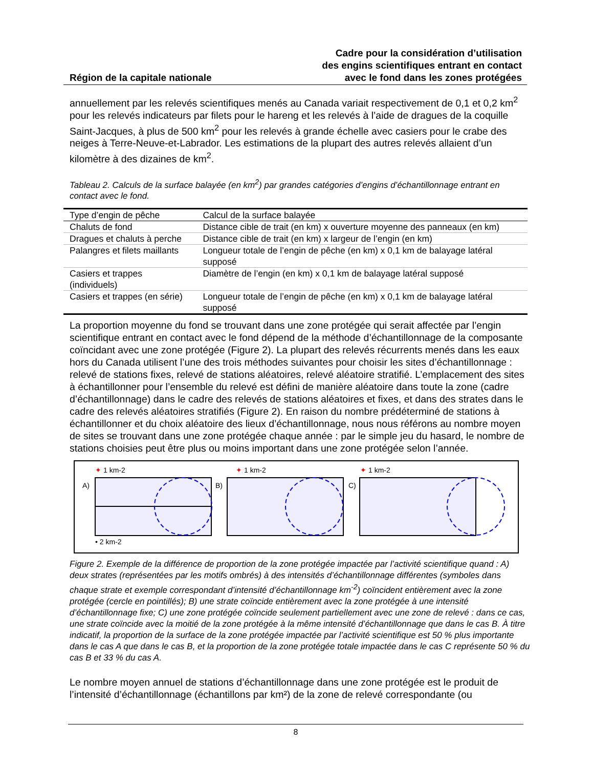Région de la capitale nationale
Cadre pour la considération d’utilisation
des engins scientifiques entrant en contact
avec le fond dans les zones protégées
annuellement par les relevés scientifiques menés au Canada variait respectivement de 0,1 et 0,2 km<sup>2</sup> pour les relevés indicateurs par filets pour le hareng et les relevés à l’aide de dragues de la coquille Saint-Jacques, à plus de 500 km<sup>2</sup> pour les relevés à grande échelle avec casiers pour le crabe des neiges à Terre-Neuve-et-Labrador. Les estimations de la plupart des autres relevés allaient d’un kilomètre à des dizaines de km<sup>2</sup>.
Tableau 2. Calculs de la surface balayée (en km<sup>2</sup>) par grandes catégories d’engins d’échantillonnage entrant en contact avec le fond.
| Type d’engin de pêche | Calcul de la surface balayée |
| --- | --- |
| Chaluts de fond | Distance cible de trait (en km) x ouverture moyenne des panneaux (en km) |
| Dragues et chaluts à perche | Distance cible de trait (en km) x largeur de l’engin (en km) |
| Palangres et filets maillants | Longueur totale de l’engin de pêche (en km) x 0,1 km de balayage latéral supposé |
| Casiers et trappes (individuels) | Diamètre de l’engin (en km) x 0,1 km de balayage latéral supposé |
| Casiers et trappes (en série) | Longueur totale de l’engin de pêche (en km) x 0,1 km de balayage latéral supposé |
La proportion moyenne du fond se trouvant dans une zone protégée qui serait affectée par l’engin scientifique entrant en contact avec le fond dépend de la méthode d’échantillonnage de la composante coïncidant avec une zone protégée (Figure 2). La plupart des relevés récurrents menés dans les eaux hors du Canada utilisent l’une des trois méthodes suivantes pour choisir les sites d’échantillonnage : relevé de stations fixes, relevé de stations aléatoires, relevé aléatoire stratifié. L’emplacement des sites à échantillonner pour l’ensemble du relevé est défini de manière aléatoire dans toute la zone (cadre d’échantillonnage) dans le cadre des relevés de stations aléatoires et fixes, et dans des strates dans le cadre des relevés aléatoires stratifiés (Figure 2). En raison du nombre prédéterminé de stations à échantillonner et du choix aléatoire des lieux d’échantillonnage, nous nous référons au nombre moyen de sites se trouvant dans une zone protégée chaque année : par le simple jeu du hasard, le nombre de stations choisies peut être plus ou moins important dans une zone protégée selon l’année.
✦
1 km-2
A)
• 2 km-2
✦
1 km-2
B)
✦
1 km-2
C)
Figure 2. Exemple de la différence de proportion de la zone protégée impactée par l’activité scientifique quand : A) deux strates (représentées par les motifs ombrés) à des intensités d’échantillonnage différentes (symboles dans chaque strate et exemple correspondant d’intensité d’échantillonnage km<sup>-2</sup>) coïncident entièrement avec la zone protégée (cercle en pointillés); B) une strate coïncide entièrement avec la zone protégée à une intensité d’échantillonnage fixe; C) une zone protégée coïncide seulement partiellement avec une zone de relevé : dans ce cas, une strate coïncide avec la moitié de la zone protégée à la même intensité d’échantillonnage que dans le cas B. À titre indicatif, la proportion de la surface de la zone protégée impactée par l’activité scientifique est 50 % plus importante dans le cas A que dans le cas B, et la proportion de la zone protégée totale impactée dans le cas C représente 50 % du cas B et 33 % du cas A.
Le nombre moyen annuel de stations d’échantillonnage dans une zone protégée est le produit de l’intensité d’échantillonnage (échantillons par km²) de la zone de relevé correspondante (ou
8